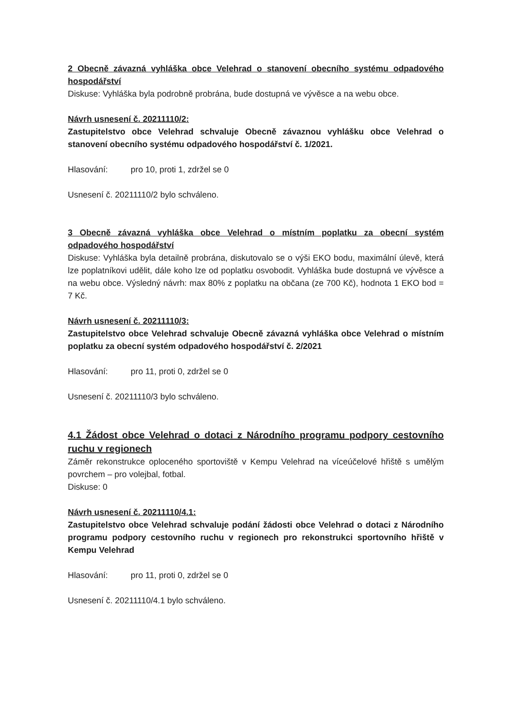2 Obecně závazná vyhláška obce Velehrad o stanovení obecního systému odpadového hospodářství
Diskuse: Vyhláška byla podrobně probrána, bude dostupná ve vývěsce a na webu obce.
Návrh usnesení č. 20211110/2:
Zastupitelstvo obce Velehrad schvaluje Obecně závaznou vyhlášku obce Velehrad o stanovení obecního systému odpadového hospodářství č. 1/2021.
Hlasování: pro 10, proti 1, zdržel se 0
Usnesení č. 20211110/2 bylo schváleno.
3 Obecně závazná vyhláška obce Velehrad o místním poplatku za obecní systém odpadového hospodářství
Diskuse: Vyhláška byla detailně probrána, diskutovalo se o výši EKO bodu, maximální úlevě, která lze poplatníkovi udělit, dále koho lze od poplatku osvobodit. Vyhláška bude dostupná ve vývěsce a na webu obce. Výsledný návrh: max 80% z poplatku na občana (ze 700 Kč), hodnota 1 EKO bod = 7 Kč.
Návrh usnesení č. 20211110/3:
Zastupitelstvo obce Velehrad schvaluje Obecně závazná vyhláška obce Velehrad o místním poplatku za obecní systém odpadového hospodářství č. 2/2021
Hlasování: pro 11, proti 0, zdržel se 0
Usnesení č. 20211110/3 bylo schváleno.
4.1 Žádost obce Velehrad o dotaci z Národního programu podpory cestovního ruchu v regionech
Záměr rekonstrukce oploceného sportoviště v Kempu Velehrad na víceúčelové hřiště s umělým povrchem – pro volejbal, fotbal.
Diskuse: 0
Návrh usnesení č. 20211110/4.1:
Zastupitelstvo obce Velehrad schvaluje podání žádosti obce Velehrad o dotaci z Národního programu podpory cestovního ruchu v regionech pro rekonstrukci sportovního hřiště v Kempu Velehrad
Hlasování: pro 11, proti 0, zdržel se 0
Usnesení č. 20211110/4.1 bylo schváleno.